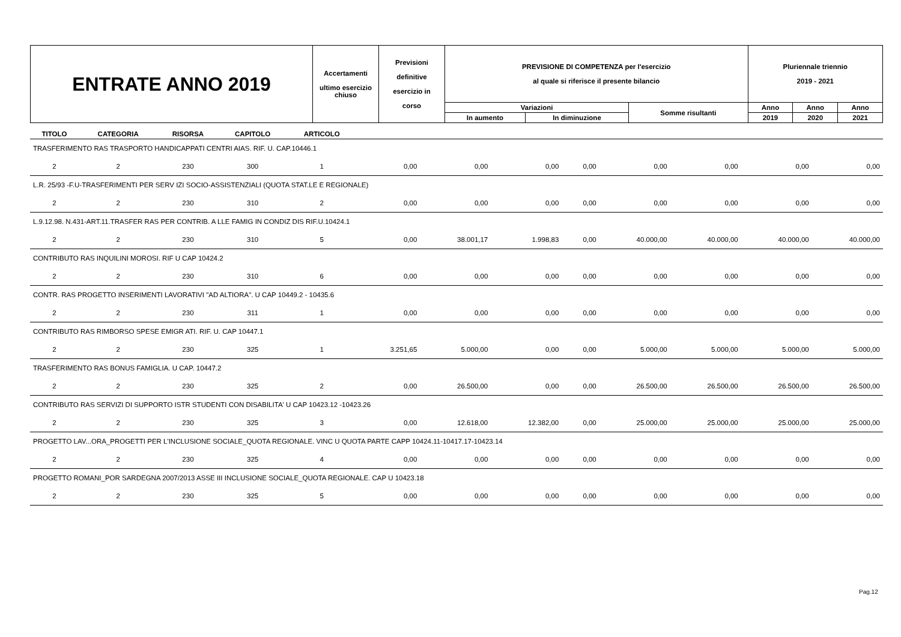| ENTRATE ANNO 2019 | Accertamenti ultimo esercizio chiuso | Previsioni definitive esercizio in corso | PREVISIONE DI COMPETENZA per l'esercizio al quale si riferisce il presente bilancio | | | Pluriennale triennio 2019 - 2021 | | |
| | | | Variazioni | | Somme risultanti | Anno | Anno | Anno |
| | | | In aumento | In diminuzione | | 2019 | 2020 | 2021 |
| TITOLO | CATEGORIA | RISORSA | CAPITOLO | ARTICOLO | | | | | | | | |
| --- | --- | --- | --- | --- | --- | --- | --- | --- | --- | --- | --- | --- |
| TRASFERIMENTO RAS TRASPORTO HANDICAPPATI CENTRI AIAS. RIF. U. CAP.10446.1 | | | | | | | | | | | | |
| 2 | 2 | 230 | 300 | 1 | 0,00 | 0,00 | 0,00 | 0,00 | 0,00 | 0,00 | 0,00 | 0,00 |
| L.R. 25/93 -F.U-TRASFERIMENTI PER SERV IZI SOCIO-ASSISTENZIALI (QUOTA STAT.LE E REGIONALE) | | | | | | | | | | | | |
| 2 | 2 | 230 | 310 | 2 | 0,00 | 0,00 | 0,00 | 0,00 | 0,00 | 0,00 | 0,00 | 0,00 |
| L.9.12.98. N.431-ART.11.TRASFER RAS PER CONTRIB. A LLE FAMIG IN CONDIZ DIS RIF.U.10424.1 | | | | | | | | | | | | |
| 2 | 2 | 230 | 310 | 5 | 0,00 | 38.001,17 | 1.998,83 | 0,00 | 40.000,00 | 40.000,00 | 40.000,00 | 40.000,00 |
| CONTRIBUTO RAS INQUILINI MOROSI. RIF U CAP 10424.2 | | | | | | | | | | | | |
| 2 | 2 | 230 | 310 | 6 | 0,00 | 0,00 | 0,00 | 0,00 | 0,00 | 0,00 | 0,00 | 0,00 |
| CONTR. RAS PROGETTO INSERIMENTI LAVORATIVI "AD ALTIORA". U CAP 10449.2 - 10435.6 | | | | | | | | | | | | |
| 2 | 2 | 230 | 311 | 1 | 0,00 | 0,00 | 0,00 | 0,00 | 0,00 | 0,00 | 0,00 | 0,00 |
| CONTRIBUTO RAS RIMBORSO SPESE EMIGR ATI. RIF. U. CAP 10447.1 | | | | | | | | | | | | |
| 2 | 2 | 230 | 325 | 1 | 3.251,65 | 5.000,00 | 0,00 | 0,00 | 5.000,00 | 5.000,00 | 5.000,00 | 5.000,00 |
| TRASFERIMENTO RAS BONUS FAMIGLIA. U CAP. 10447.2 | | | | | | | | | | | | |
| 2 | 2 | 230 | 325 | 2 | 0,00 | 26.500,00 | 0,00 | 0,00 | 26.500,00 | 26.500,00 | 26.500,00 | 26.500,00 |
| CONTRIBUTO RAS SERVIZI DI SUPPORTO ISTR STUDENTI CON DISABILITA' U CAP 10423.12 -10423.26 | | | | | | | | | | | | |
| 2 | 2 | 230 | 325 | 3 | 0,00 | 12.618,00 | 12.382,00 | 0,00 | 25.000,00 | 25.000,00 | 25.000,00 | 25.000,00 |
| PROGETTO LAV...ORA_PROGETTI PER L'INCLUSIONE SOCIALE_QUOTA REGIONALE. VINC U QUOTA PARTE CAPP 10424.11-10417.17-10423.14 | | | | | | | | | | | | |
| 2 | 2 | 230 | 325 | 4 | 0,00 | 0,00 | 0,00 | 0,00 | 0,00 | 0,00 | 0,00 | 0,00 |
| PROGETTO ROMANI_POR SARDEGNA 2007/2013 ASSE III INCLUSIONE SOCIALE_QUOTA REGIONALE. CAP U 10423.18 | | | | | | | | | | | | |
| 2 | 2 | 230 | 325 | 5 | 0,00 | 0,00 | 0,00 | 0,00 | 0,00 | 0,00 | 0,00 | 0,00 |
Pag.12